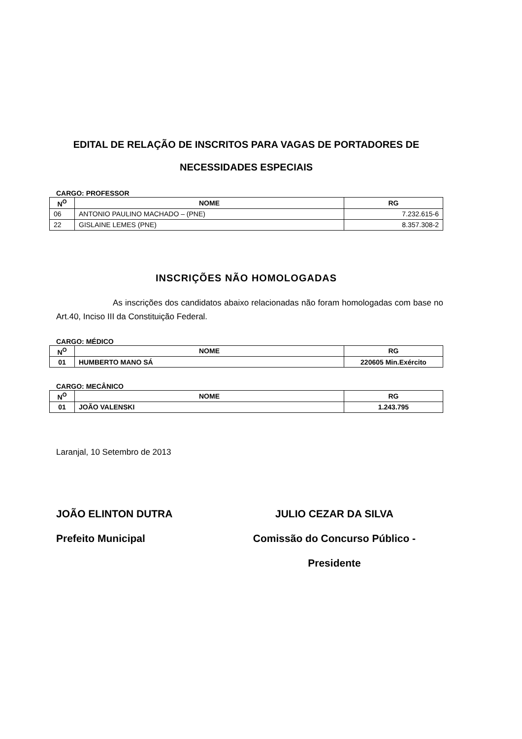EDITAL DE RELAÇÃO DE INSCRITOS PARA VAGAS DE PORTADORES DE NECESSIDADES ESPECIAIS
CARGO: PROFESSOR
| N<sup>O</sup> | NOME | RG |
| --- | --- | --- |
| 06 | ANTONIO PAULINO MACHADO – (PNE) | 7.232.615-6 |
| 22 | GISLAINE LEMES (PNE) | 8.357.308-2 |
INSCRIÇÕES NÃO HOMOLOGADAS
As inscrições dos candidatos abaixo relacionadas não foram homologadas com base no Art.40, Inciso III da Constituição Federal.
CARGO: MÉDICO
| N<sup>O</sup> | NOME | RG |
| --- | --- | --- |
| 01 | HUMBERTO MANO SÁ | 220605 Min.Exército |
CARGO: MECÂNICO
| N<sup>O</sup> | NOME | RG |
| --- | --- | --- |
| 01 | JOÃO VALENSKI | 1.243.795 |
Laranjal, 10 Setembro de 2013
JOÃO ELINTON DUTRA
Prefeito Municipal
JULIO CEZAR DA SILVA
Comissão do Concurso Público - Presidente